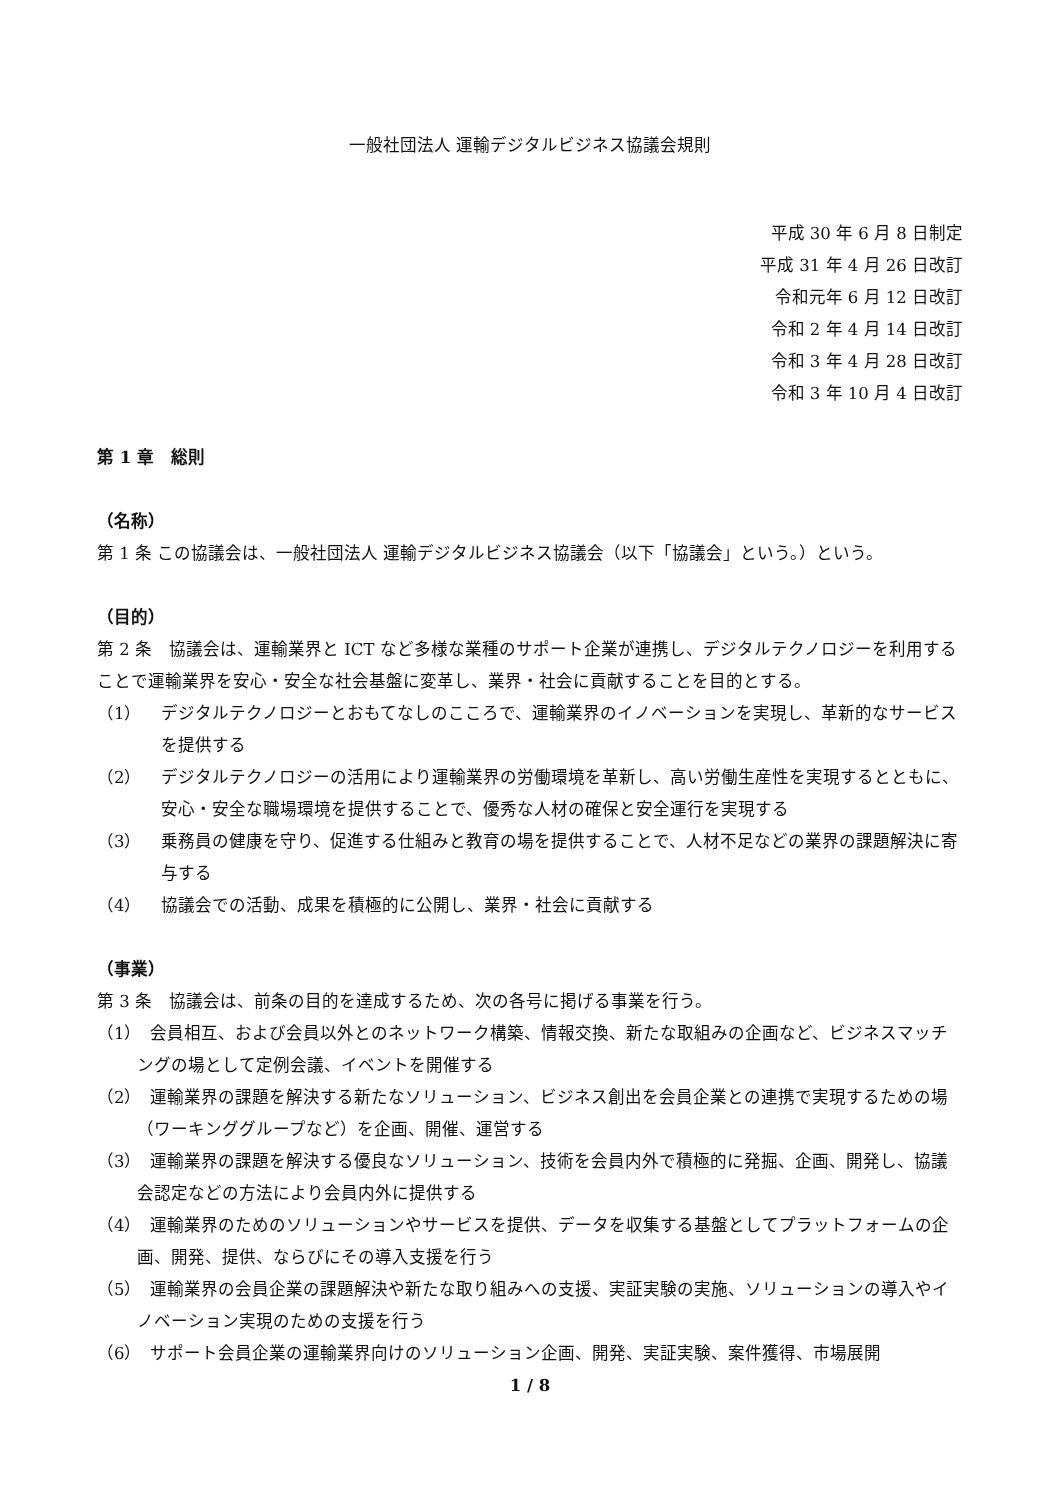一般社団法人 運輸デジタルビジネス協議会規則
平成 30 年 6 月 8 日制定
平成 31 年 4 月 26 日改訂
令和元年 6 月 12 日改訂
令和 2 年 4 月 14 日改訂
令和 3 年 4 月 28 日改訂
令和 3 年 10 月 4 日改訂
第 1 章　総則
（名称）
第 1 条 この協議会は、一般社団法人 運輸デジタルビジネス協議会（以下「協議会」という。）という。
（目的）
第 2 条　協議会は、運輸業界と ICT など多様な業種のサポート企業が連携し、デジタルテクノロジーを利用することで運輸業界を安心・安全な社会基盤に変革し、業界・社会に貢献することを目的とする。
（1） デジタルテクノロジーとおもてなしのこころで、運輸業界のイノベーションを実現し、革新的なサービスを提供する
（2） デジタルテクノロジーの活用により運輸業界の労働環境を革新し、高い労働生産性を実現するとともに、安心・安全な職場環境を提供することで、優秀な人材の確保と安全運行を実現する
（3） 乗務員の健康を守り、促進する仕組みと教育の場を提供することで、人材不足などの業界の課題解決に寄与する
（4） 協議会での活動、成果を積極的に公開し、業界・社会に貢献する
（事業）
第 3 条　協議会は、前条の目的を達成するため、次の各号に掲げる事業を行う。
（1）　会員相互、および会員以外とのネットワーク構築、情報交換、新たな取組みの企画など、ビジネスマッチングの場として定例会議、イベントを開催する
（2）　運輸業界の課題を解決する新たなソリューション、ビジネス創出を会員企業との連携で実現するための場（ワーキンググループなど）を企画、開催、運営する
（3）　運輸業界の課題を解決する優良なソリューション、技術を会員内外で積極的に発掘、企画、開発し、協議会認定などの方法により会員内外に提供する
（4）　運輸業界のためのソリューションやサービスを提供、データを収集する基盤としてプラットフォームの企画、開発、提供、ならびにその導入支援を行う
（5）　運輸業界の会員企業の課題解決や新たな取り組みへの支援、実証実験の実施、ソリューションの導入やイノベーション実現のための支援を行う
（6）　サポート会員企業の運輸業界向けのソリューション企画、開発、実証実験、案件獲得、市場展開
1 / 8